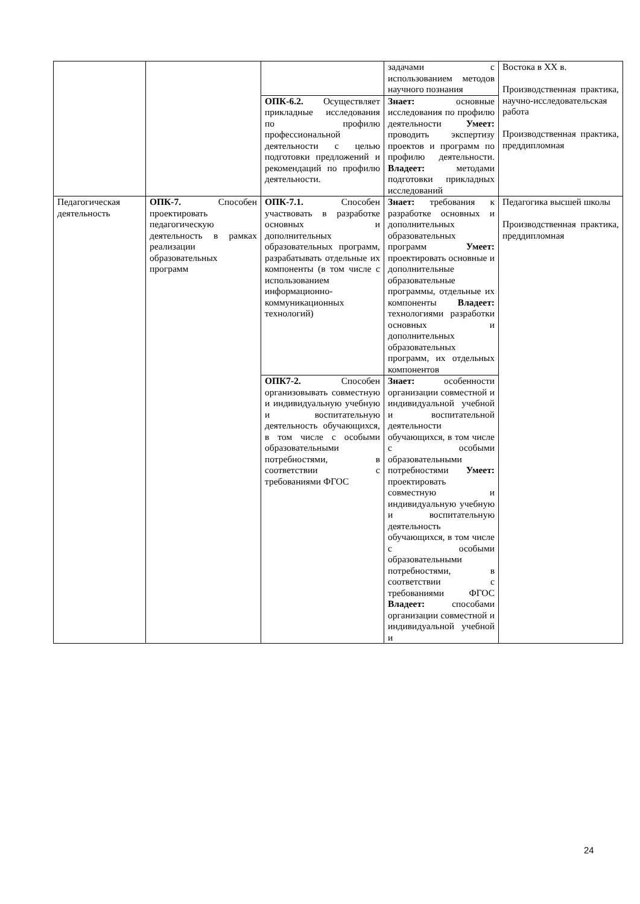| | | | задачами с использованием методов научного познания | Востока в XX в. Производственная практика, научно-исследовательская работа Производственная практика, преддипломная |
| | | ОПК-6.2. Осуществляет прикладные исследования по профилю профессиональной деятельности с целью подготовки предложений и рекомендаций по профилю деятельности. | Знает: основные исследования по профилю деятельности Умеет: проводить экспертизу проектов и программ по профилю деятельности. Владеет: методами подготовки прикладных исследований | |
| Педагогическая деятельность | ОПК-7. Способен проектировать педагогическую деятельность в рамках реализации образовательных программ | ОПК-7.1. Способен участвовать в разработке основных и дополнительных образовательных программ, разрабатывать отдельные их компоненты (в том числе с использованием информационно-коммуникационных технологий) | Знает: требования к разработке основных и дополнительных образовательных программ Умеет: проектировать основные и дополнительные образовательные программы, отдельные их компоненты Владеет: технологиями разработки основных и дополнительных образовательных программ, их отдельных компонентов | Педагогика высшей школы Производственная практика, преддипломная |
| | | ОПК7-2. Способен организовывать совместную и индивидуальную учебную и воспитательную деятельность обучающихся, в том числе с особыми образовательными потребностями, в соответствии с требованиями ФГОС | Знает: особенности организации совместной и индивидуальной учебной и воспитательной деятельности обучающихся, в том числе с особыми образовательными потребностями Умеет: проектировать совместную и индивидуальную учебную и воспитательную деятельность обучающихся, в том числе с особыми образовательными потребностями, в соответствии с требованиями ФГОС Владеет: способами организации совместной и индивидуальной учебной и | |
24